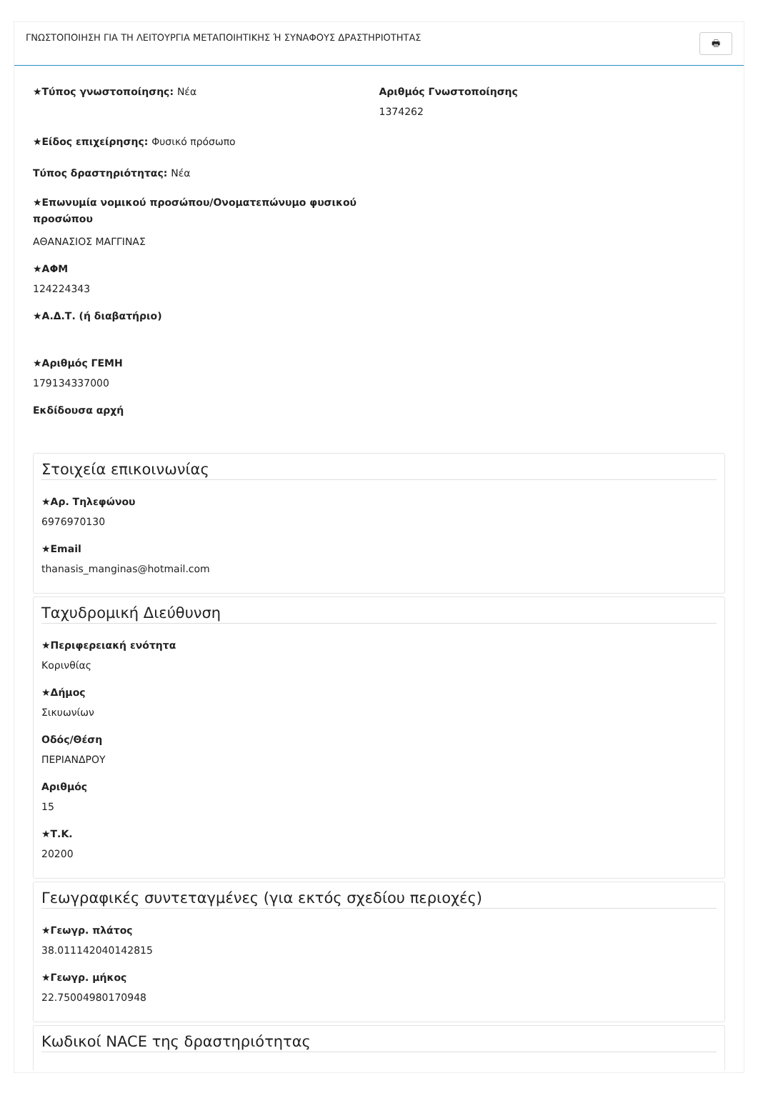ΓΝΩΣΤΟΠΟΙΗΣΗ ΓΙΑ ΤΗ ΛΕΙΤΟΥΡΓΙΑ ΜΕΤΑΠΟΙΗΤΙΚΗΣ Ή ΣΥΝΑΦΟΥΣ ΔΡΑΣΤΗΡΙΟΤΗΤΑΣ 🖶
★Τύπος γνωστοποίησης: Νέα Αριθμός Γνωστοποίησης
1374262
★Είδος επιχείρησης: Φυσικό πρόσωπο
Τύπος δραστηριότητας: Νέα
★Επωνυμία νομικού προσώπου/Ονοματεπώνυμο φυσικού προσώπου
ΑΘΑΝΑΣΙΟΣ ΜΑΓΓΙΝΑΣ
★ΑΦΜ
124224343
★Α.Δ.Τ. (ή διαβατήριο)
★Αριθμός ΓΕΜΗ
179134337000
Εκδίδουσα αρχή
Στοιχεία επικοινωνίας
★Αρ. Τηλεφώνου
6976970130
★Email
thanasis_manginas@hotmail.com
Ταχυδρομική Διεύθυνση
★Περιφερειακή ενότητα
Κορινθίας
★Δήμος
Σικυωνίων
Οδός/Θέση
ΠΕΡΙΑΝΔΡΟΥ
Αριθμός
15
★Τ.Κ.
20200
Γεωγραφικές συντεταγμένες (για εκτός σχεδίου περιοχές)
★Γεωγρ. πλάτος
38.011142040142815
★Γεωγρ. μήκος
22.75004980170948
Κωδικοί NACE της δραστηριότητας